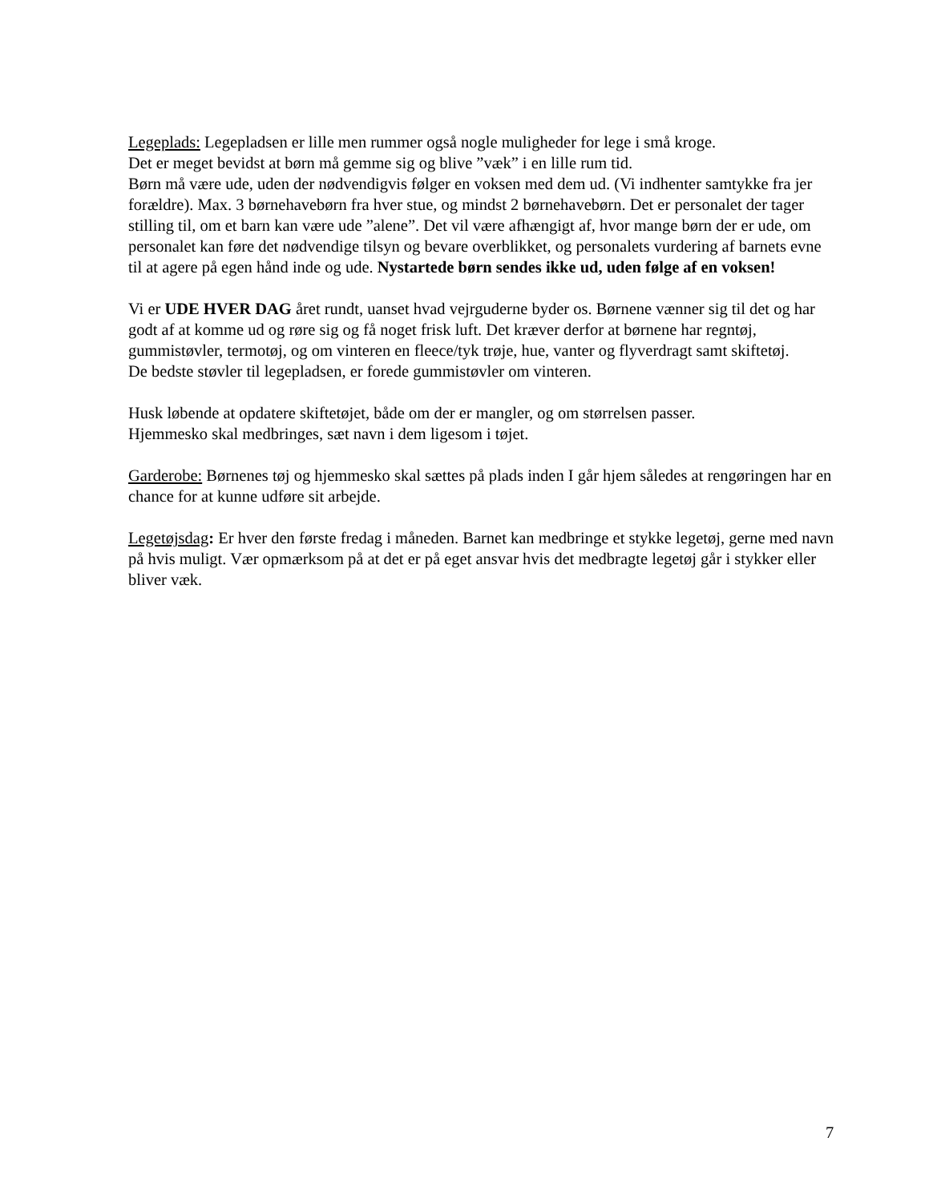Legeplads: Legepladsen er lille men rummer også nogle muligheder for lege i små kroge.
Det er meget bevidst at børn må gemme sig og blive ”væk” i en lille rum tid.
Børn må være ude, uden der nødvendigvis følger en voksen med dem ud. (Vi indhenter samtykke fra jer forældre). Max. 3 børnehavebørn fra hver stue, og mindst 2 børnehavebørn. Det er personalet der tager stilling til, om et barn kan være ude ”alene”. Det vil være afhængigt af, hvor mange børn der er ude, om personalet kan føre det nødvendige tilsyn og bevare overblikket, og personalets vurdering af barnets evne til at agere på egen hånd inde og ude. Nystartede børn sendes ikke ud, uden følge af en voksen!
Vi er UDE HVER DAG året rundt, uanset hvad vejrguderne byder os. Børnene vænner sig til det og har godt af at komme ud og røre sig og få noget frisk luft. Det kræver derfor at børnene har regntøj, gummistøvler, termotøj, og om vinteren en fleece/tyk trøje, hue, vanter og flyverdragt samt skiftetøj.
De bedste støvler til legepladsen, er forede gummistøvler om vinteren.
Husk løbende at opdatere skiftetøjet, både om der er mangler, og om størrelsen passer.
Hjemmesko skal medbringes, sæt navn i dem ligesom i tøjet.
Garderobe: Børnenes tøj og hjemmesko skal sættes på plads inden I går hjem således at rengøringen har en chance for at kunne udføre sit arbejde.
Legetøjsdag: Er hver den første fredag i måneden. Barnet kan medbringe et stykke legetøj, gerne med navn på hvis muligt. Vær opmærksom på at det er på eget ansvar hvis det medbragte legetøj går i stykker eller bliver væk.
7